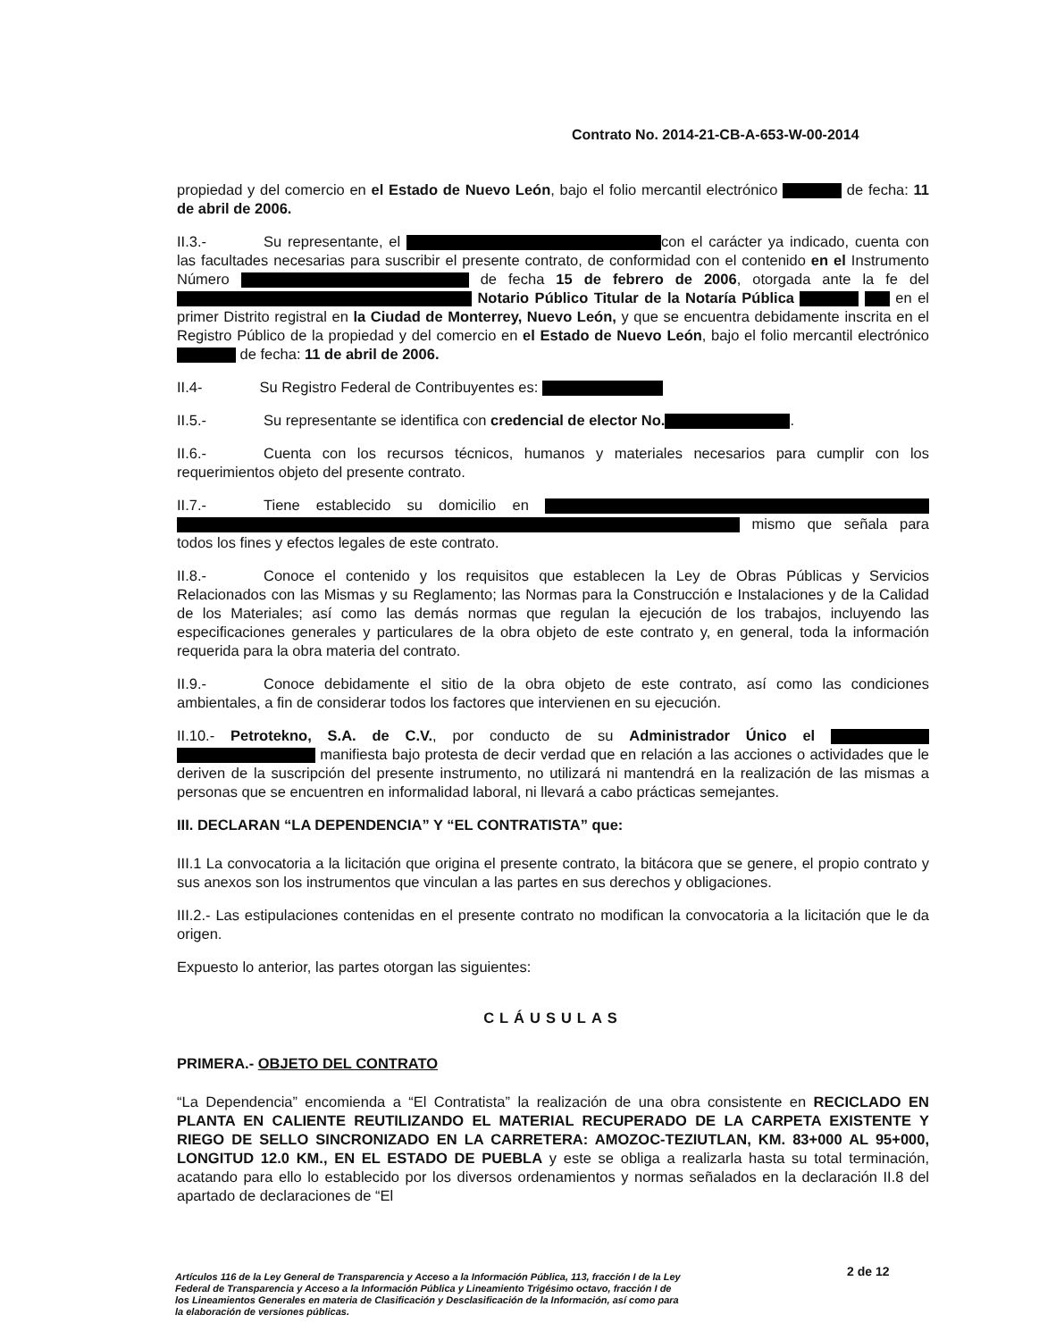Contrato No. 2014-21-CB-A-653-W-00-2014
propiedad y del comercio en el Estado de Nuevo León, bajo el folio mercantil electrónico de fecha: 11 de abril de 2006.
II.3.- Su representante, el con el carácter ya indicado, cuenta con las facultades necesarias para suscribir el presente contrato, de conformidad con el contenido en el Instrumento Número de fecha 15 de febrero de 2006, otorgada ante la fe del Notario Público Titular de la Notaría Pública en el primer Distrito registral en la Ciudad de Monterrey, Nuevo León, y que se encuentra debidamente inscrita en el Registro Público de la propiedad y del comercio en el Estado de Nuevo León, bajo el folio mercantil electrónico de fecha: 11 de abril de 2006.
II.4- Su Registro Federal de Contribuyentes es:
II.5.- Su representante se identifica con credencial de elector No. .
II.6.- Cuenta con los recursos técnicos, humanos y materiales necesarios para cumplir con los requerimientos objeto del presente contrato.
II.7.- Tiene establecido su domicilio en mismo que señala para todos los fines y efectos legales de este contrato.
II.8.- Conoce el contenido y los requisitos que establecen la Ley de Obras Públicas y Servicios Relacionados con las Mismas y su Reglamento; las Normas para la Construcción e Instalaciones y de la Calidad de los Materiales; así como las demás normas que regulan la ejecución de los trabajos, incluyendo las especificaciones generales y particulares de la obra objeto de este contrato y, en general, toda la información requerida para la obra materia del contrato.
II.9.- Conoce debidamente el sitio de la obra objeto de este contrato, así como las condiciones ambientales, a fin de considerar todos los factores que intervienen en su ejecución.
II.10.- Petrotekno, S.A. de C.V., por conducto de su Administrador Único el manifiesta bajo protesta de decir verdad que en relación a las acciones o actividades que le deriven de la suscripción del presente instrumento, no utilizará ni mantendrá en la realización de las mismas a personas que se encuentren en informalidad laboral, ni llevará a cabo prácticas semejantes.
III. DECLARAN “LA DEPENDENCIA” Y “EL CONTRATISTA” que:
III.1 La convocatoria a la licitación que origina el presente contrato, la bitácora que se genere, el propio contrato y sus anexos son los instrumentos que vinculan a las partes en sus derechos y obligaciones.
III.2.- Las estipulaciones contenidas en el presente contrato no modifican la convocatoria a la licitación que le da origen.
Expuesto lo anterior, las partes otorgan las siguientes:
CLÁUSULAS
PRIMERA.- OBJETO DEL CONTRATO
“La Dependencia” encomienda a “El Contratista” la realización de una obra consistente en RECICLADO EN PLANTA EN CALIENTE REUTILIZANDO EL MATERIAL RECUPERADO DE LA CARPETA EXISTENTE Y RIEGO DE SELLO SINCRONIZADO EN LA CARRETERA: AMOZOC-TEZIUTLAN, KM. 83+000 AL 95+000, LONGITUD 12.0 KM., EN EL ESTADO DE PUEBLA y este se obliga a realizarla hasta su total terminación, acatando para ello lo establecido por los diversos ordenamientos y normas señalados en la declaración II.8 del apartado de declaraciones de “El
2 de 12
Artículos 116 de la Ley General de Transparencia y Acceso a la Información Pública, 113, fracción I de la Ley Federal de Transparencia y Acceso a la Información Pública y Lineamiento Trigésimo octavo, fracción I de los Lineamientos Generales en materia de Clasificación y Desclasificación de la Información, así como para la elaboración de versiones públicas.